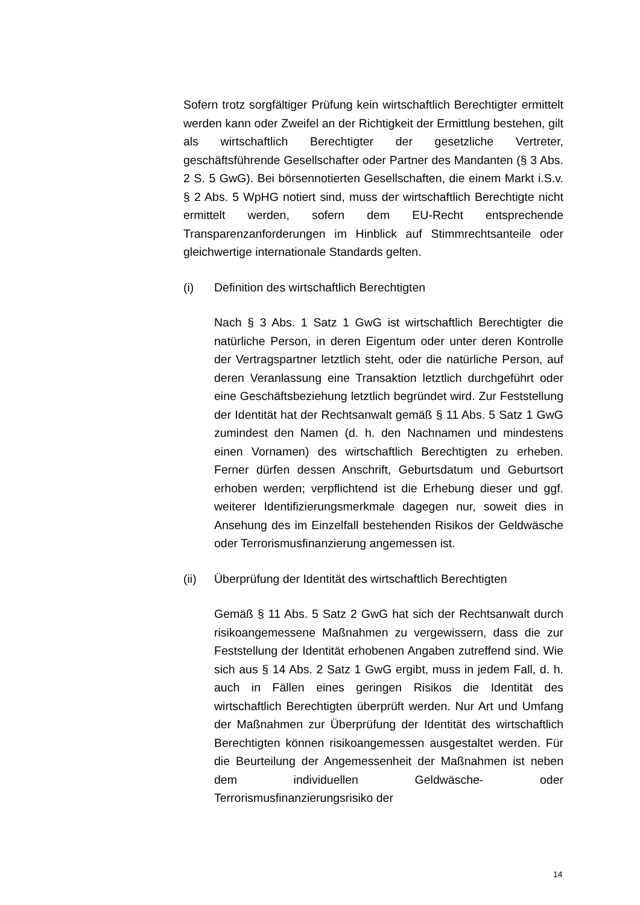Sofern trotz sorgfältiger Prüfung kein wirtschaftlich Berechtigter ermittelt werden kann oder Zweifel an der Richtigkeit der Ermittlung bestehen, gilt als wirtschaftlich Berechtigter der gesetzliche Vertreter, geschäftsführende Gesellschafter oder Partner des Mandanten (§ 3 Abs. 2 S. 5 GwG). Bei börsennotierten Gesellschaften, die einem Markt i.S.v. § 2 Abs. 5 WpHG notiert sind, muss der wirtschaftlich Berechtigte nicht ermittelt werden, sofern dem EU-Recht entsprechende Transparenzanforderungen im Hinblick auf Stimmrechtsanteile oder gleichwertige internationale Standards gelten.
(i) Definition des wirtschaftlich Berechtigten
Nach § 3 Abs. 1 Satz 1 GwG ist wirtschaftlich Berechtigter die natürliche Person, in deren Eigentum oder unter deren Kontrolle der Vertragspartner letztlich steht, oder die natürliche Person, auf deren Veranlassung eine Transaktion letztlich durchgeführt oder eine Geschäftsbeziehung letztlich begründet wird. Zur Feststellung der Identität hat der Rechtsanwalt gemäß § 11 Abs. 5 Satz 1 GwG zumindest den Namen (d. h. den Nachnamen und mindestens einen Vornamen) des wirtschaftlich Berechtigten zu erheben. Ferner dürfen dessen Anschrift, Geburtsdatum und Geburtsort erhoben werden; verpflichtend ist die Erhebung dieser und ggf. weiterer Identifizierungsmerkmale dagegen nur, soweit dies in Ansehung des im Einzelfall bestehenden Risikos der Geldwäsche oder Terrorismusfinanzierung angemessen ist.
(ii) Überprüfung der Identität des wirtschaftlich Berechtigten
Gemäß § 11 Abs. 5 Satz 2 GwG hat sich der Rechtsanwalt durch risikoangemessene Maßnahmen zu vergewissern, dass die zur Feststellung der Identität erhobenen Angaben zutreffend sind. Wie sich aus § 14 Abs. 2 Satz 1 GwG ergibt, muss in jedem Fall, d. h. auch in Fällen eines geringen Risikos die Identität des wirtschaftlich Berechtigten überprüft werden. Nur Art und Umfang der Maßnahmen zur Überprüfung der Identität des wirtschaftlich Berechtigten können risikoangemessen ausgestaltet werden. Für die Beurteilung der Angemessenheit der Maßnahmen ist neben dem individuellen Geldwäsche- oder Terrorismusfinanzierungsrisiko der
14